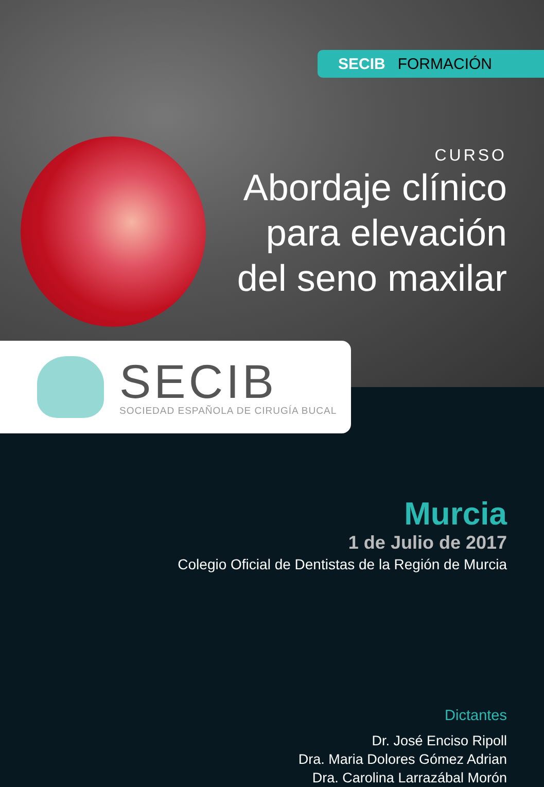SECIB FORMACIÓN
CURSO
Abordaje clínico
para elevación
del seno maxilar
SECIB
SOCIEDAD ESPAÑOLA DE CIRUGÍA BUCAL
Murcia
1 de Julio de 2017
Colegio Oficial de Dentistas de la Región de Murcia
Dictantes
Dr. José Enciso Ripoll
Dra. Maria Dolores Gómez Adrian
Dra. Carolina Larrazábal Morón